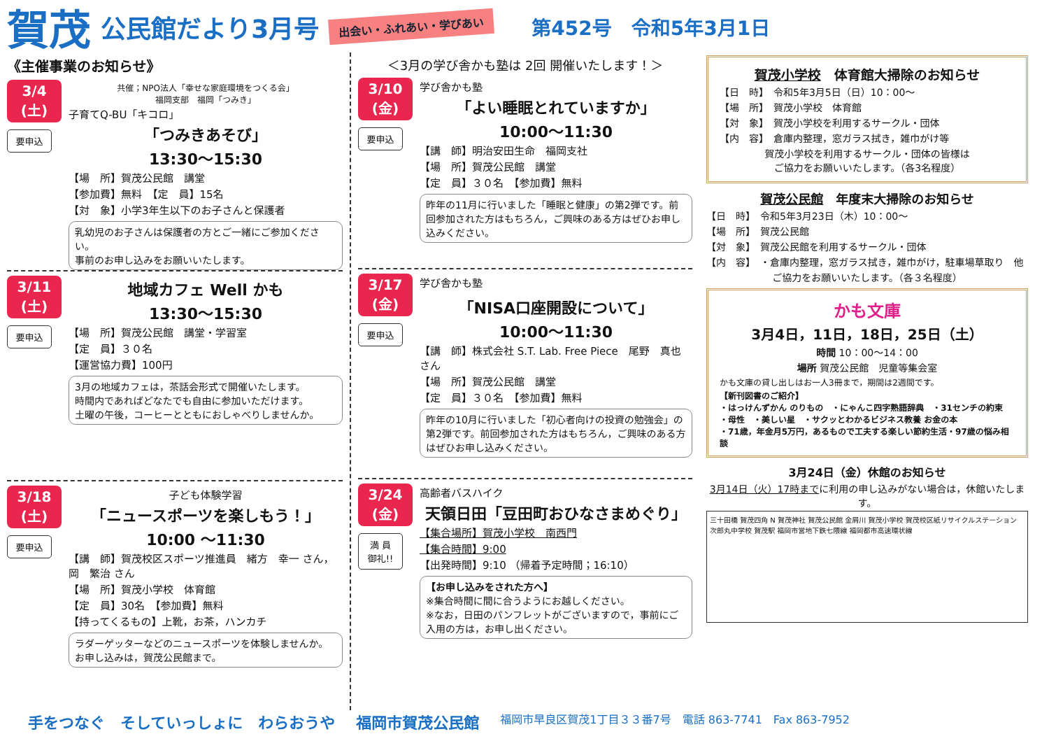賀茂 公民館だより3月号 出会い・ふれあい・学びあい 第452号　令和5年3月1日
《主催事業のお知らせ》
3/4
(土)
要申込
共催；NPO法人「幸せな家庭環境をつくる会」
福岡支部　福岡「つみき」
子育てQ-BU「キコロ」
「つみきあそび」
13:30～15:30
【場　所】賀茂公民館　講堂
【参加費】無料　【定　員】15名
【対　象】小学3年生以下のお子さんと保護者
乳幼児のお子さんは保護者の方とご一緒にご参加ください。
事前のお申し込みをお願いいたします。
3/11
(土)
要申込
地域カフェ Well かも
13:30～15:30
【場　所】賀茂公民館　講堂・学習室
【定　員】３０名
【運営協力費】100円
3月の地域カフェは，茶話会形式で開催いたします。
時間内であればどなたでも自由に参加いただけます。
土曜の午後，コーヒーとともにおしゃべりしませんか。
3/18
(土)
要申込
子ども体験学習
「ニュースポーツを楽しもう！」
10:00 ～11:30
【講　師】賀茂校区スポーツ推進員　緒方　幸一 さん，岡　繁治 さん
【場　所】賀茂小学校　体育館
【定　員】30名　【参加費】無料
【持ってくるもの】上靴，お茶，ハンカチ
ラダーゲッターなどのニュースポーツを体験しませんか。お申し込みは，賀茂公民館まで。
＜3月の学び舎かも塾は 2回 開催いたします！＞
3/10
(金)
要申込
学び舎かも塾
「よい睡眠とれていますか」
10:00～11:30
【講　師】明治安田生命　福岡支社
【場　所】賀茂公民館　講堂
【定　員】３０名　【参加費】無料
昨年の11月に行いました「睡眠と健康」の第2弾です。前回参加された方はもちろん，ご興味のある方はぜひお申し込みください。
3/17
(金)
要申込
学び舎かも塾
「NISA口座開設について」
10:00～11:30
【講　師】株式会社 S.T. Lab. Free Piece　尾野　真也　さん
【場　所】賀茂公民館　講堂
【定　員】３０名　【参加費】無料
昨年の10月に行いました「初心者向けの投資の勉強会」の第2弾です。前回参加された方はもちろん，ご興味のある方はぜひお申し込みください。
3/24
(金)
満 員
御礼!!
高齢者バスハイク
天領日田「豆田町おひなさまめぐり」
【集合場所】賀茂小学校　南西門
【集合時間】9:00
【出発時間】9:10 （帰着予定時間；16:10）
【お申し込みをされた方へ】
※集合時間に間に合うようにお越しください。
※なお，日田のパンフレットがございますので，事前にご入用の方は，お申し出ください。
賀茂小学校　体育館大掃除のお知らせ
【日　時】　令和5年3月5日（日）10：00～
【場　所】　賀茂小学校　体育館
【対　象】　賀茂小学校を利用するサークル・団体
【内　容】　倉庫内整理，窓ガラス拭き，雑巾がけ等
賀茂小学校を利用するサークル・団体の皆様は
ご協力をお願いいたします。（各3名程度）
賀茂公民館　年度末大掃除のお知らせ
【日　時】　令和5年3月23日（木）10：00～
【場　所】　賀茂公民館
【対　象】　賀茂公民館を利用するサークル・団体
【内　容】　・倉庫内整理，窓ガラス拭き，雑巾がけ，駐車場草取り　他
ご協力をお願いいたします。（各３名程度）
かも文庫
3月4日，11日，18日，25日（土）
時間 10：00～14：00
場所 賀茂公民館　児童等集会室
かも文庫の貸し出しはお一人3冊まで，期間は2週間です。
【新刊図書のご紹介】
・はっけんずかん のりもの　・にゃんこ四字熟語辞典　・31センチの約束
・母性　・美しい星　・サクッとわかるビジネス教養 お金の本
・71歳，年金月5万円，あるもので工夫する楽しい節約生活・97歳の悩み相談
3月24日（金）休館のお知らせ
3月14日（火）17時までに利用の申し込みがない場合は，休館いたします。
三十田橋 賀茂四角 N 賀茂神社 賀茂公民館 金屑川 賀茂小学校 賀茂校区紙リサイクルステーション 次郎丸中学校 賀茂駅 福岡市営地下鉄七隈線 福岡都市高速環状線
手をつなぐ　そしていっしょに　わらおうや 福岡市賀茂公民館 福岡市早良区賀茂1丁目３３番7号　電話 863-7741　Fax 863-7952